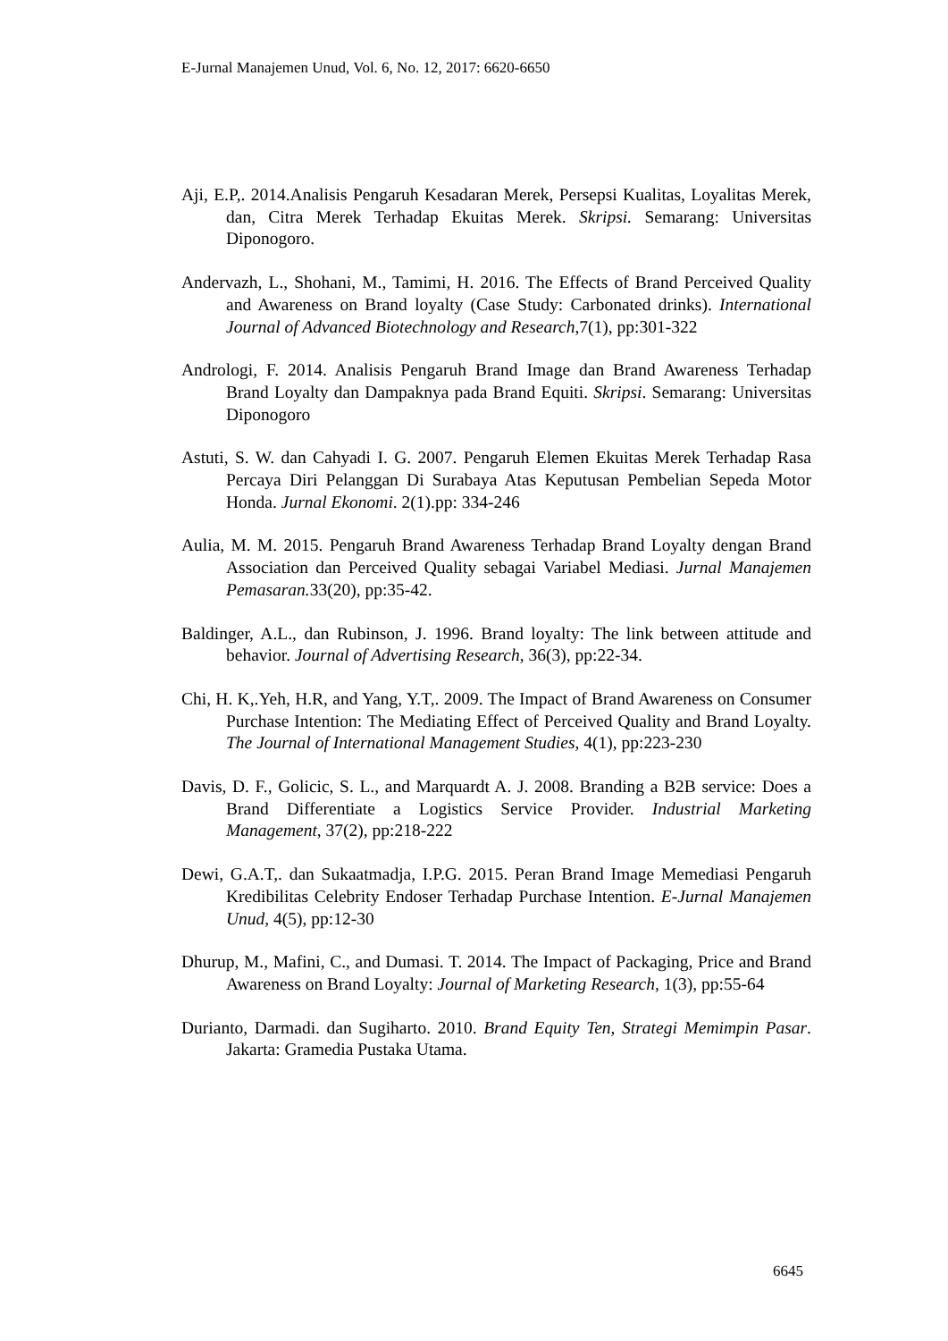E-Jurnal Manajemen Unud, Vol. 6, No. 12, 2017: 6620-6650
Aji, E.P,. 2014.Analisis Pengaruh Kesadaran Merek, Persepsi Kualitas, Loyalitas Merek, dan, Citra Merek Terhadap Ekuitas Merek. Skripsi. Semarang: Universitas Diponogoro.
Andervazh, L., Shohani, M., Tamimi, H. 2016. The Effects of Brand Perceived Quality and Awareness on Brand loyalty (Case Study: Carbonated drinks). International Journal of Advanced Biotechnology and Research,7(1), pp:301-322
Andrologi, F. 2014. Analisis Pengaruh Brand Image dan Brand Awareness Terhadap Brand Loyalty dan Dampaknya pada Brand Equiti. Skripsi. Semarang: Universitas Diponogoro
Astuti, S. W. dan Cahyadi I. G. 2007. Pengaruh Elemen Ekuitas Merek Terhadap Rasa Percaya Diri Pelanggan Di Surabaya Atas Keputusan Pembelian Sepeda Motor Honda. Jurnal Ekonomi. 2(1).pp: 334-246
Aulia, M. M. 2015. Pengaruh Brand Awareness Terhadap Brand Loyalty dengan Brand Association dan Perceived Quality sebagai Variabel Mediasi. Jurnal Manajemen Pemasaran. 33(20), pp:35-42.
Baldinger, A.L., dan Rubinson, J. 1996. Brand loyalty: The link between attitude and behavior. Journal of Advertising Research, 36(3), pp:22-34.
Chi, H. K,.Yeh, H.R, and Yang, Y.T,. 2009. The Impact of Brand Awareness on Consumer Purchase Intention: The Mediating Effect of Perceived Quality and Brand Loyalty. The Journal of International Management Studies, 4(1), pp:223-230
Davis, D. F., Golicic, S. L., and Marquardt A. J. 2008. Branding a B2B service: Does a Brand Differentiate a Logistics Service Provider. Industrial Marketing Management, 37(2), pp:218-222
Dewi, G.A.T,. dan Sukaatmadja, I.P.G. 2015. Peran Brand Image Memediasi Pengaruh Kredibilitas Celebrity Endoser Terhadap Purchase Intention. E-Jurnal Manajemen Unud, 4(5), pp:12-30
Dhurup, M., Mafini, C., and Dumasi. T. 2014. The Impact of Packaging, Price and Brand Awareness on Brand Loyalty: Journal of Marketing Research, 1(3), pp:55-64
Durianto, Darmadi. dan Sugiharto. 2010. Brand Equity Ten, Strategi Memimpin Pasar. Jakarta: Gramedia Pustaka Utama.
6645